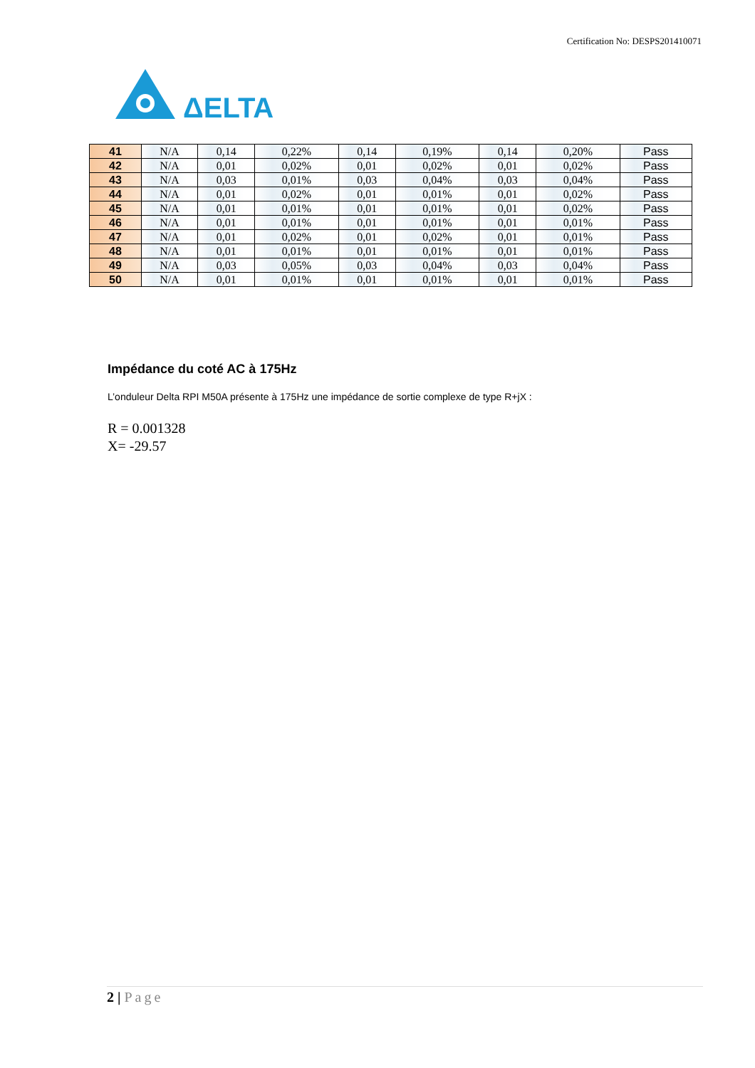Certification No: DESPS201410071
ΔELTA
| 41 | N/A | 0,14 | 0,22% | 0,14 | 0,19% | 0,14 | 0,20% | Pass |
| 42 | N/A | 0,01 | 0,02% | 0,01 | 0,02% | 0,01 | 0,02% | Pass |
| 43 | N/A | 0,03 | 0,01% | 0,03 | 0,04% | 0,03 | 0,04% | Pass |
| 44 | N/A | 0,01 | 0,02% | 0,01 | 0,01% | 0,01 | 0,02% | Pass |
| 45 | N/A | 0,01 | 0,01% | 0,01 | 0,01% | 0,01 | 0,02% | Pass |
| 46 | N/A | 0,01 | 0,01% | 0,01 | 0,01% | 0,01 | 0,01% | Pass |
| 47 | N/A | 0,01 | 0,02% | 0,01 | 0,02% | 0,01 | 0,01% | Pass |
| 48 | N/A | 0,01 | 0,01% | 0,01 | 0,01% | 0,01 | 0,01% | Pass |
| 49 | N/A | 0,03 | 0,05% | 0,03 | 0,04% | 0,03 | 0,04% | Pass |
| 50 | N/A | 0,01 | 0,01% | 0,01 | 0,01% | 0,01 | 0,01% | Pass |
Impédance du coté AC à 175Hz
L’onduleur Delta RPI M50A présente à 175Hz une impédance de sortie complexe de type R+jX :
R = 0.001328
X= -29.57
2 | Page